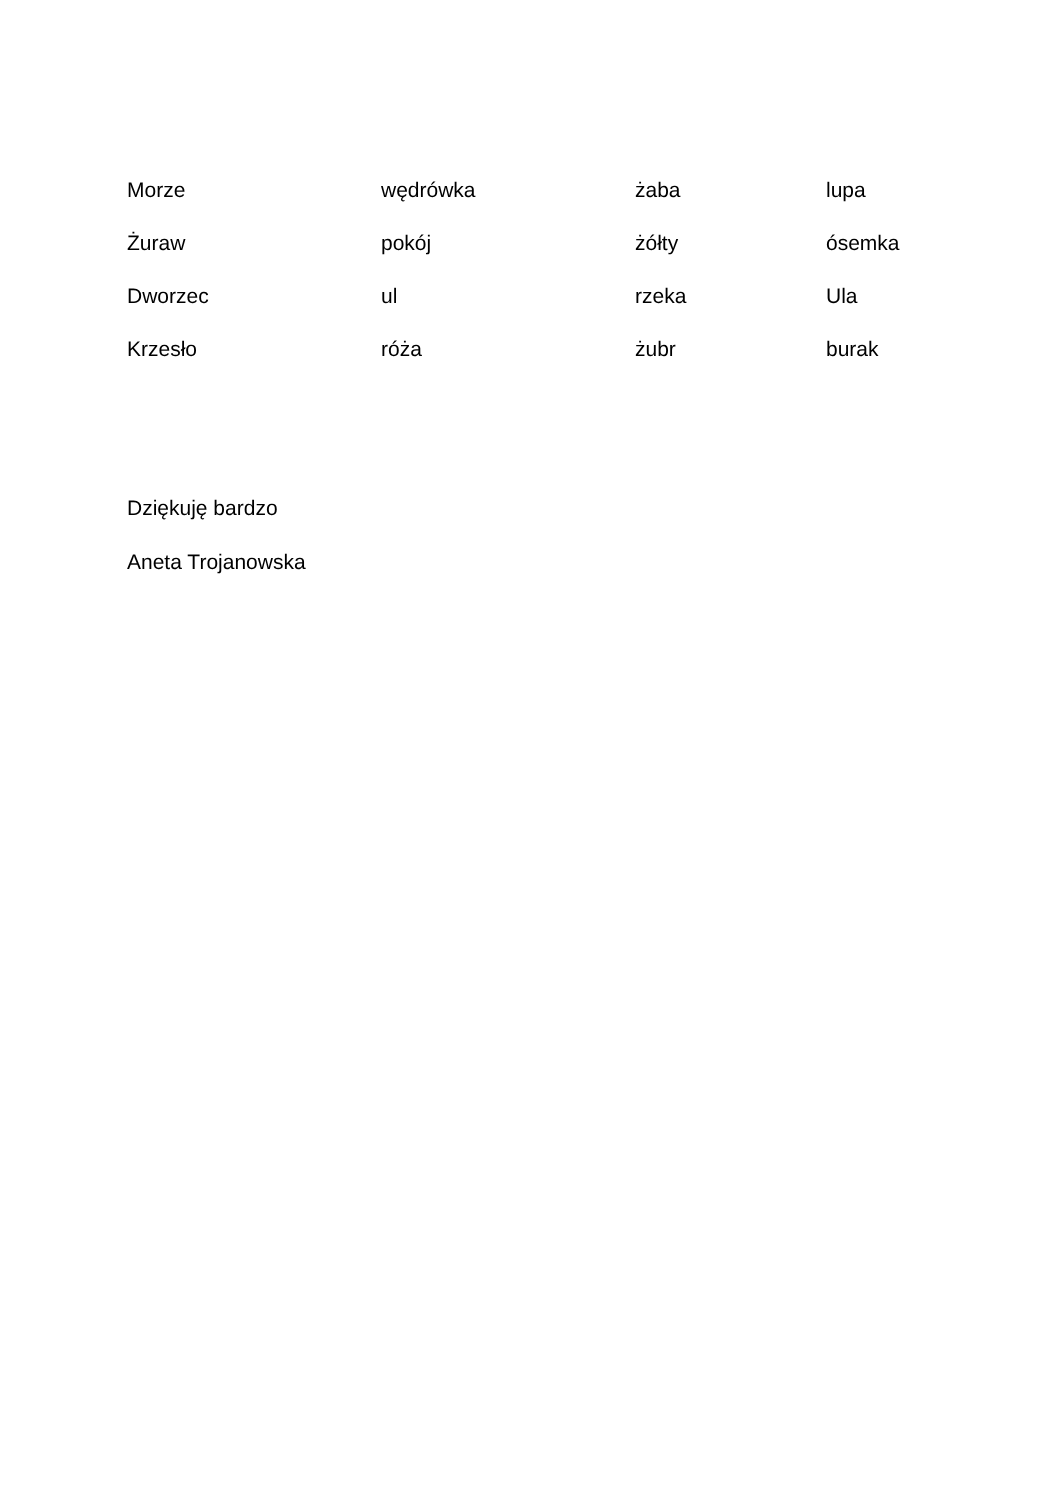| Morze | wędrówka | żaba | lupa |
| Żuraw | pokój | żółty | ósemka |
| Dworzec | ul | rzeka | Ula |
| Krzesło | róża | żubr | burak |
Dziękuję bardzo
Aneta Trojanowska